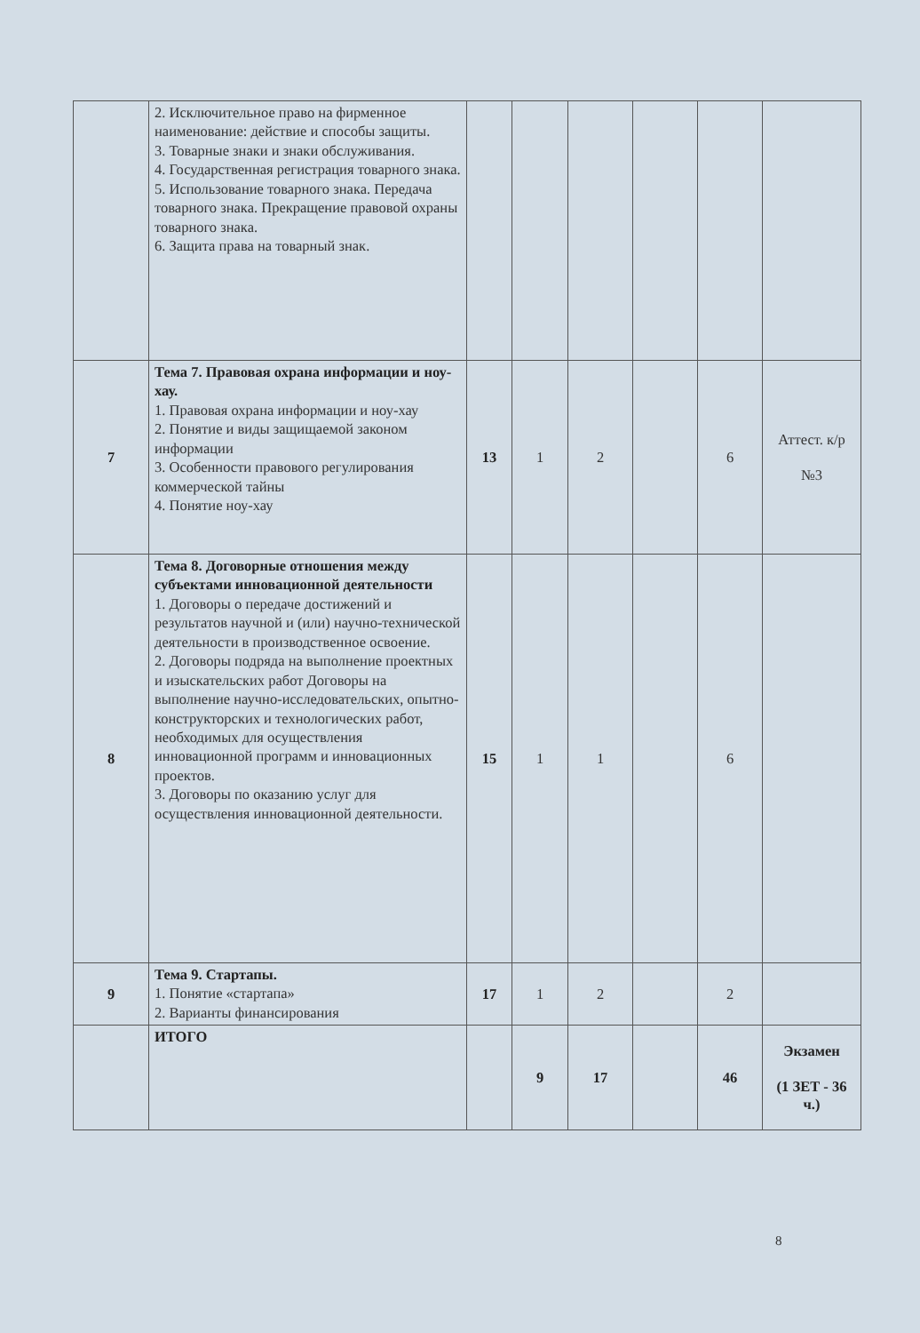| | 2. Исключительное право на фирменное наименование: действие и способы защиты. 3. Товарные знаки и знаки обслуживания. 4. Государственная регистрация товарного знака. 5. Использование товарного знака. Передача товарного знака. Прекращение правовой охраны товарного знака. 6. Защита права на товарный знак. | | | | | | |
| 7 | Тема 7. Правовая охрана информации и ноу-хау. 1. Правовая охрана информации и ноу-хау 2. Понятие и виды защищаемой законом информации 3. Особенности правового регулирования коммерческой тайны 4. Понятие ноу-хау | 13 | 1 | 2 | | 6 | Аттест. к/р №3 |
| 8 | Тема 8. Договорные отношения между субъектами инновационной деятельности 1. Договоры о передаче достижений и результатов научной и (или) научно-технической деятельности в производственное освоение. 2. Договоры подряда на выполнение проектных и изыскательских работ Договоры на выполнение научно-исследовательских, опытно-конструкторских и технологических работ, необходимых для осуществления инновационной программ и инновационных проектов. 3. Договоры по оказанию услуг для осуществления инновационной деятельности. | 15 | 1 | 1 | | 6 | |
| 9 | Тема 9. Стартапы. 1. Понятие «стартапа» 2. Варианты финансирования | 17 | 1 | 2 | | 2 | |
| | ИТОГО | | 9 | 17 | | 46 | Экзамен (1 ЗЕТ - 36 ч.) |
8